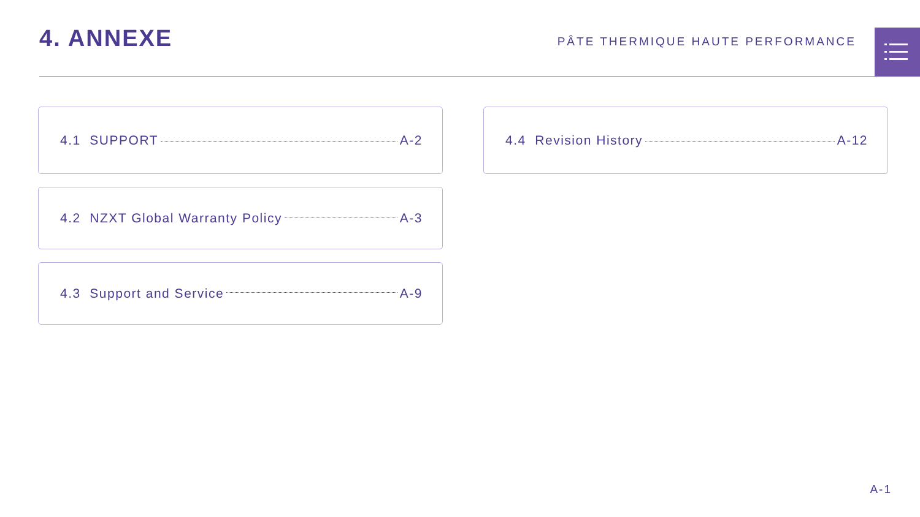4. ANNEXE
PÂTE THERMIQUE HAUTE PERFORMANCE
4.1 SUPPORT A-2
4.2 NZXT Global Warranty Policy A-3
4.3 Support and Service A-9
4.4 Revision History A-12
A-1